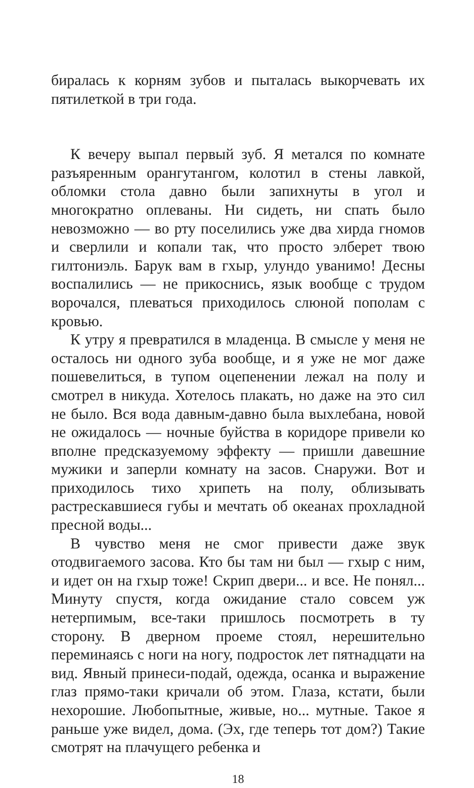биралась к корням зубов и пыталась выкорчевать их пятилеткой в три года.
К вечеру выпал первый зуб. Я метался по комнате разъяренным орангутангом, колотил в стены лавкой, обломки стола давно были запихнуты в угол и многократно оплеваны. Ни сидеть, ни спать было невозможно — во рту поселились уже два хирда гномов и сверлили и копали так, что просто элберет твою гилтониэль. Барук вам в гхыр, улундо уванимо! Десны воспалились — не прикоснись, язык вообще с трудом ворочался, плеваться приходилось слюной пополам с кровью.
К утру я превратился в младенца. В смысле у меня не осталось ни одного зуба вообще, и я уже не мог даже пошевелиться, в тупом оцепенении лежал на полу и смотрел в никуда. Хотелось плакать, но даже на это сил не было. Вся вода давным-давно была выхлебана, новой не ожидалось — ночные буйства в коридоре привели ко вполне предсказуемому эффекту — пришли давешние мужики и заперли комнату на засов. Снаружи. Вот и приходилось тихо хрипеть на полу, облизывать растрескавшиеся губы и мечтать об океанах прохладной пресной воды...
В чувство меня не смог привести даже звук отодвигаемого засова. Кто бы там ни был — гхыр с ним, и идет он на гхыр тоже! Скрип двери... и все. Не понял... Минуту спустя, когда ожидание стало совсем уж нетерпимым, все-таки пришлось посмотреть в ту сторону. В дверном проеме стоял, нерешительно переминаясь с ноги на ногу, подросток лет пятнадцати на вид. Явный принеси-подай, одежда, осанка и выражение глаз прямо-таки кричали об этом. Глаза, кстати, были нехорошие. Любопытные, живые, но... мутные. Такое я раньше уже видел, дома. (Эх, где теперь тот дом?) Такие смотрят на плачущего ребенка и
18